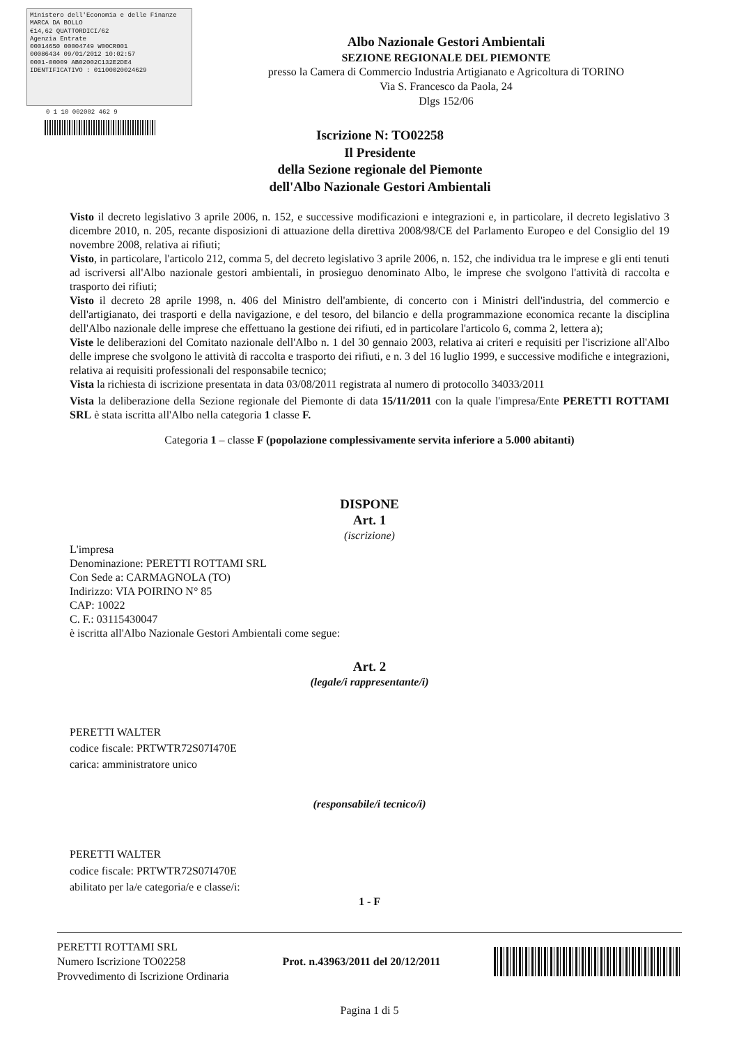Ministero dell'Economia e delle Finanze MARCA DA BOLLO
€14,62 QUATTORDICI/62
Agenzia Entrate
00014650 00004749 W00CR001
00086434 09/01/2012 10:02:57
0001-00009 AB02002C132E2DE4
IDENTIFICATIVO : 01100020024629
0 1 10 002002 462 9
Albo Nazionale Gestori Ambientali
SEZIONE REGIONALE DEL PIEMONTE
presso la Camera di Commercio Industria Artigianato e Agricoltura di TORINO
Via S. Francesco da Paola, 24
Dlgs 152/06
Iscrizione N: TO02258
Il Presidente
della Sezione regionale del Piemonte
dell'Albo Nazionale Gestori Ambientali
Visto il decreto legislativo 3 aprile 2006, n. 152, e successive modificazioni e integrazioni e, in particolare, il decreto legislativo 3 dicembre 2010, n. 205, recante disposizioni di attuazione della direttiva 2008/98/CE del Parlamento Europeo e del Consiglio del 19 novembre 2008, relativa ai rifiuti;
Visto, in particolare, l'articolo 212, comma 5, del decreto legislativo 3 aprile 2006, n. 152, che individua tra le imprese e gli enti tenuti ad iscriversi all'Albo nazionale gestori ambientali, in prosieguo denominato Albo, le imprese che svolgono l'attività di raccolta e trasporto dei rifiuti;
Visto il decreto 28 aprile 1998, n. 406 del Ministro dell'ambiente, di concerto con i Ministri dell'industria, del commercio e dell'artigianato, dei trasporti e della navigazione, e del tesoro, del bilancio e della programmazione economica recante la disciplina dell'Albo nazionale delle imprese che effettuano la gestione dei rifiuti, ed in particolare l'articolo 6, comma 2, lettera a);
Viste le deliberazioni del Comitato nazionale dell'Albo n. 1 del 30 gennaio 2003, relativa ai criteri e requisiti per l'iscrizione all'Albo delle imprese che svolgono le attività di raccolta e trasporto dei rifiuti, e n. 3 del 16 luglio 1999, e successive modifiche e integrazioni, relativa ai requisiti professionali del responsabile tecnico;
Vista la richiesta di iscrizione presentata in data 03/08/2011 registrata al numero di protocollo 34033/2011
Vista la deliberazione della Sezione regionale del Piemonte di data 15/11/2011 con la quale l'impresa/Ente PERETTI ROTTAMI SRL è stata iscritta all'Albo nella categoria 1 classe F.
Categoria 1 – classe F (popolazione complessivamente servita inferiore a 5.000 abitanti)
DISPONE
Art. 1
(iscrizione)
L'impresa
Denominazione: PERETTI ROTTAMI SRL
Con Sede a: CARMAGNOLA (TO)
Indirizzo: VIA POIRINO N° 85
CAP: 10022
C. F.: 03115430047
è iscritta all'Albo Nazionale Gestori Ambientali come segue:
Art. 2
(legale/i rappresentante/i)
PERETTI WALTER
codice fiscale: PRTWTR72S07I470E
carica: amministratore unico
(responsabile/i tecnico/i)
PERETTI WALTER
codice fiscale: PRTWTR72S07I470E
abilitato per la/e categoria/e e classe/i:
1 - F
PERETTI ROTTAMI SRL
Numero Iscrizione TO02258
Provvedimento di Iscrizione Ordinaria
Prot. n.43963/2011 del 20/12/2011
Pagina 1 di 5